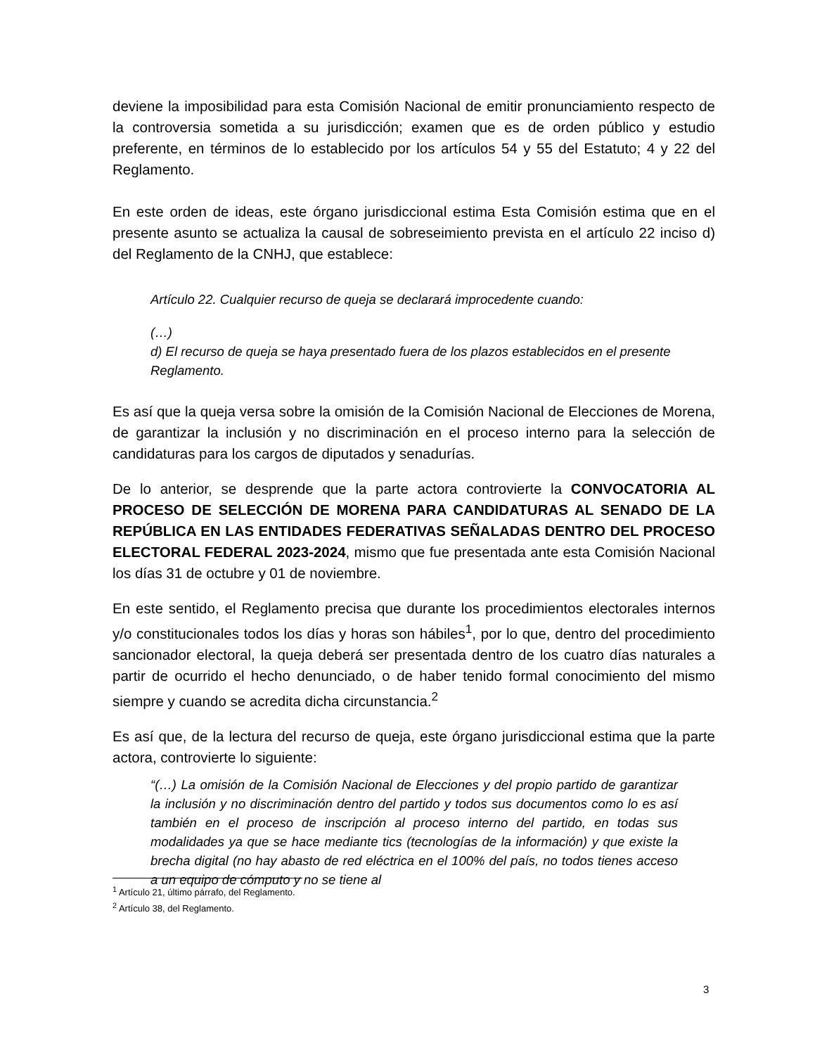deviene la imposibilidad para esta Comisión Nacional de emitir pronunciamiento respecto de la controversia sometida a su jurisdicción; examen que es de orden público y estudio preferente, en términos de lo establecido por los artículos 54 y 55 del Estatuto; 4 y 22 del Reglamento.
En este orden de ideas, este órgano jurisdiccional estima Esta Comisión estima que en el presente asunto se actualiza la causal de sobreseimiento prevista en el artículo 22 inciso d) del Reglamento de la CNHJ, que establece:
Artículo 22. Cualquier recurso de queja se declarará improcedente cuando:
(…)
d) El recurso de queja se haya presentado fuera de los plazos establecidos en el presente Reglamento.
Es así que la queja versa sobre la omisión de la Comisión Nacional de Elecciones de Morena, de garantizar la inclusión y no discriminación en el proceso interno para la selección de candidaturas para los cargos de diputados y senadurías.
De lo anterior, se desprende que la parte actora controvierte la CONVOCATORIA AL PROCESO DE SELECCIÓN DE MORENA PARA CANDIDATURAS AL SENADO DE LA REPÚBLICA EN LAS ENTIDADES FEDERATIVAS SEÑALADAS DENTRO DEL PROCESO ELECTORAL FEDERAL 2023-2024, mismo que fue presentada ante esta Comisión Nacional los días 31 de octubre y 01 de noviembre.
En este sentido, el Reglamento precisa que durante los procedimientos electorales internos y/o constitucionales todos los días y horas son hábiles<sup>1</sup>, por lo que, dentro del procedimiento sancionador electoral, la queja deberá ser presentada dentro de los cuatro días naturales a partir de ocurrido el hecho denunciado, o de haber tenido formal conocimiento del mismo siempre y cuando se acredita dicha circunstancia.<sup>2</sup>
Es así que, de la lectura del recurso de queja, este órgano jurisdiccional estima que la parte actora, controvierte lo siguiente:
“(…) La omisión de la Comisión Nacional de Elecciones y del propio partido de garantizar la inclusión y no discriminación dentro del partido y todos sus documentos como lo es así también en el proceso de inscripción al proceso interno del partido, en todas sus modalidades ya que se hace mediante tics (tecnologías de la información) y que existe la brecha digital (no hay abasto de red eléctrica en el 100% del país, no todos tienes acceso a un equipo de cómputo y no se tiene al
<sup>1</sup> Artículo 21, último párrafo, del Reglamento.
<sup>2</sup> Artículo 38, del Reglamento.
3